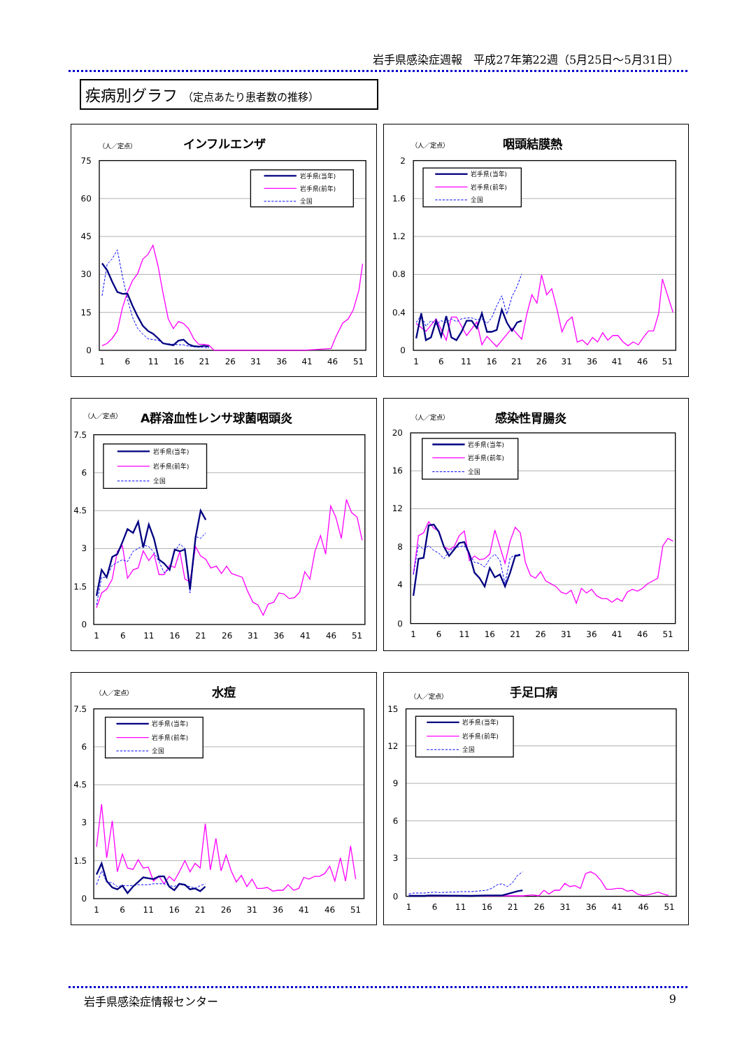岩手県感染症週報　平成27年第22週（5月25日～5月31日）
疾病別グラフ （定点あたり患者数の推移）
（人／定点）
インフルエンザ
75
60
45
30
15
0
1
6
11
16
21
26
31
36
41
46
51
岩手県(当年)
岩手県(前年)
全国
（人／定点）
咽頭結膜熱
2
1.6
1.2
0.8
0.4
0
1
6
11
16
21
26
31
36
41
46
51
岩手県(当年)
岩手県(前年)
全国
（人／定点）
A群溶血性レンサ球菌咽頭炎
7.5
6
4.5
3
1.5
0
1
6
11
16
21
26
31
36
41
46
51
岩手県(当年)
岩手県(前年)
全国
（人／定点）
感染性胃腸炎
20
16
12
8
4
0
1
6
11
16
21
26
31
36
41
46
51
岩手県(当年)
岩手県(前年)
全国
（人／定点）
水痘
7.5
6
4.5
3
1.5
0
1
6
11
16
21
26
31
36
41
46
51
岩手県(当年)
岩手県(前年)
全国
（人／定点）
手足口病
15
12
9
6
3
0
1
6
11
16
21
26
31
36
41
46
51
岩手県(当年)
岩手県(前年)
全国
岩手県感染症情報センター 9